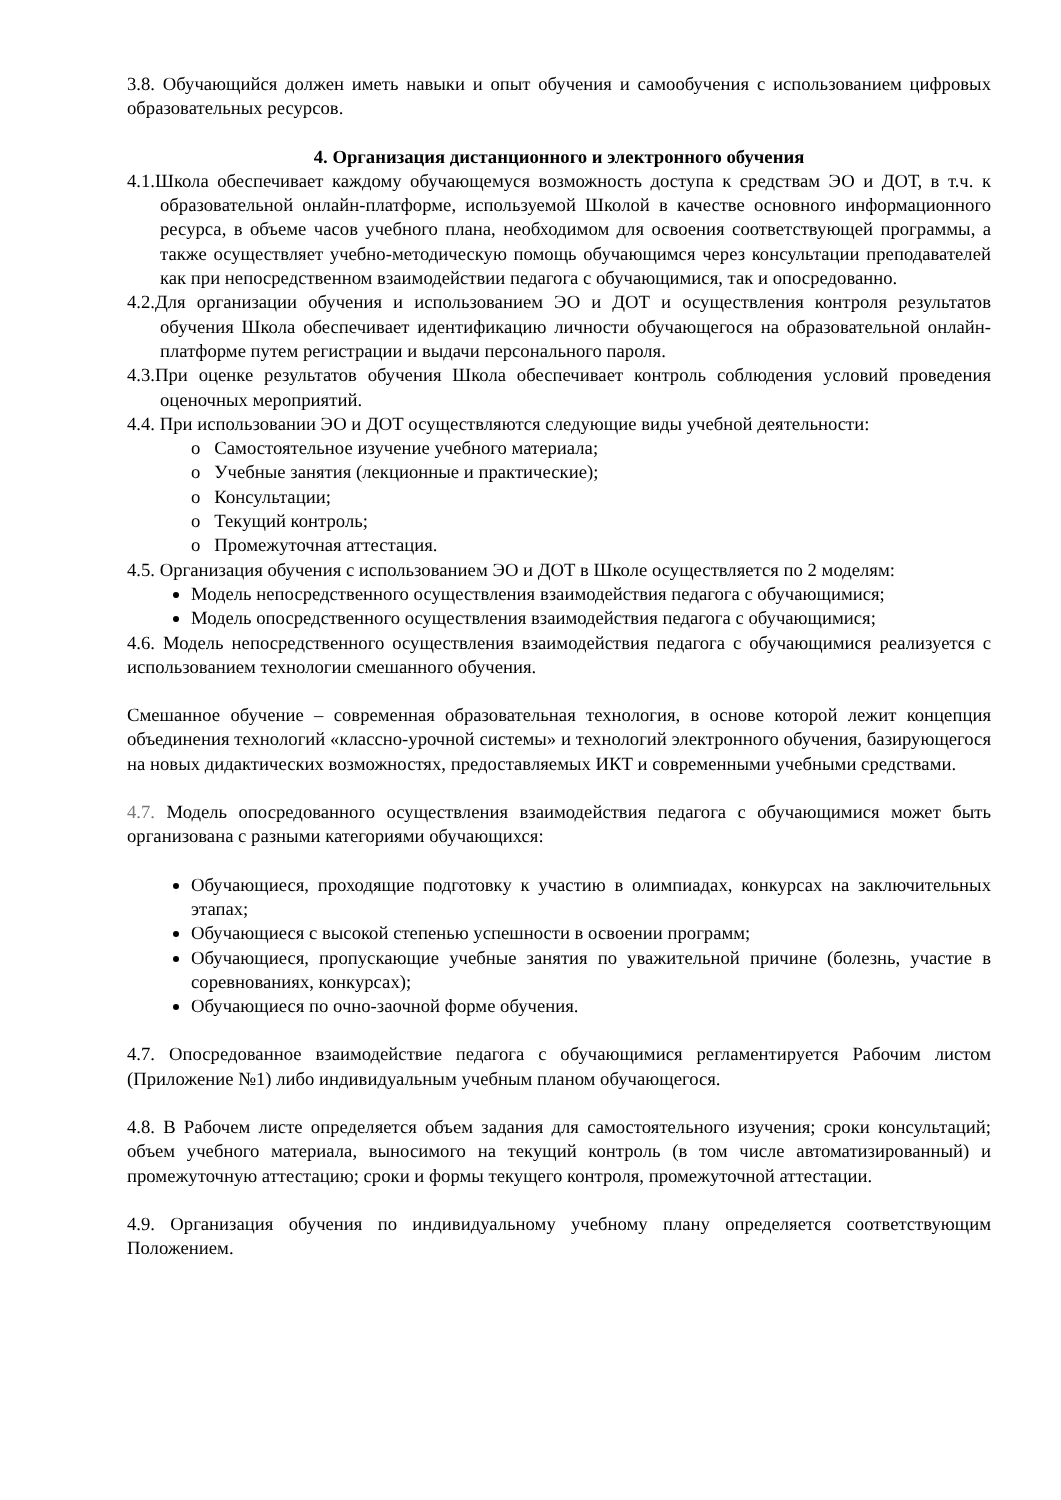3.8. Обучающийся должен иметь навыки и опыт обучения и самообучения с использованием цифровых образовательных ресурсов.
4. Организация дистанционного и электронного обучения
4.1.Школа обеспечивает каждому обучающемуся возможность доступа к средствам ЭО и ДОТ, в т.ч. к образовательной онлайн-платформе, используемой Школой в качестве основного информационного ресурса, в объеме часов учебного плана, необходимом для освоения соответствующей программы, а также осуществляет учебно-методическую помощь обучающимся через консультации преподавателей как при непосредственном взаимодействии педагога с обучающимися, так и опосредованно.
4.2.Для организации обучения и использованием ЭО и ДОТ и осуществления контроля результатов обучения Школа обеспечивает идентификацию личности обучающегося на образовательной онлайн-платформе путем регистрации и выдачи персонального пароля.
4.3.При оценке результатов обучения Школа обеспечивает контроль соблюдения условий проведения оценочных мероприятий.
4.4. При использовании ЭО и ДОТ осуществляются следующие виды учебной деятельности:
o Самостоятельное изучение учебного материала;
o Учебные занятия (лекционные и практические);
o Консультации;
o Текущий контроль;
o Промежуточная аттестация.
4.5. Организация обучения с использованием ЭО и ДОТ в Школе осуществляется по 2 моделям:
Модель непосредственного осуществления взаимодействия педагога с обучающимися;
Модель опосредственного осуществления взаимодействия педагога с обучающимися;
4.6. Модель непосредственного осуществления взаимодействия педагога с обучающимися реализуется с использованием технологии смешанного обучения.
Смешанное обучение – современная образовательная технология, в основе которой лежит концепция объединения технологий «классно-урочной системы» и технологий электронного обучения, базирующегося на новых дидактических возможностях, предоставляемых ИКТ и современными учебными средствами.
4.7. Модель опосредованного осуществления взаимодействия педагога с обучающимися может быть организована с разными категориями обучающихся:
Обучающиеся, проходящие подготовку к участию в олимпиадах, конкурсах на заключительных этапах;
Обучающиеся с высокой степенью успешности в освоении программ;
Обучающиеся, пропускающие учебные занятия по уважительной причине (болезнь, участие в соревнованиях, конкурсах);
Обучающиеся по очно-заочной форме обучения.
4.7. Опосредованное взаимодействие педагога с обучающимися регламентируется Рабочим листом (Приложение №1) либо индивидуальным учебным планом обучающегося.
4.8. В Рабочем листе определяется объем задания для самостоятельного изучения; сроки консультаций; объем учебного материала, выносимого на текущий контроль (в том числе автоматизированный) и промежуточную аттестацию; сроки и формы текущего контроля, промежуточной аттестации.
4.9. Организация обучения по индивидуальному учебному плану определяется соответствующим Положением.